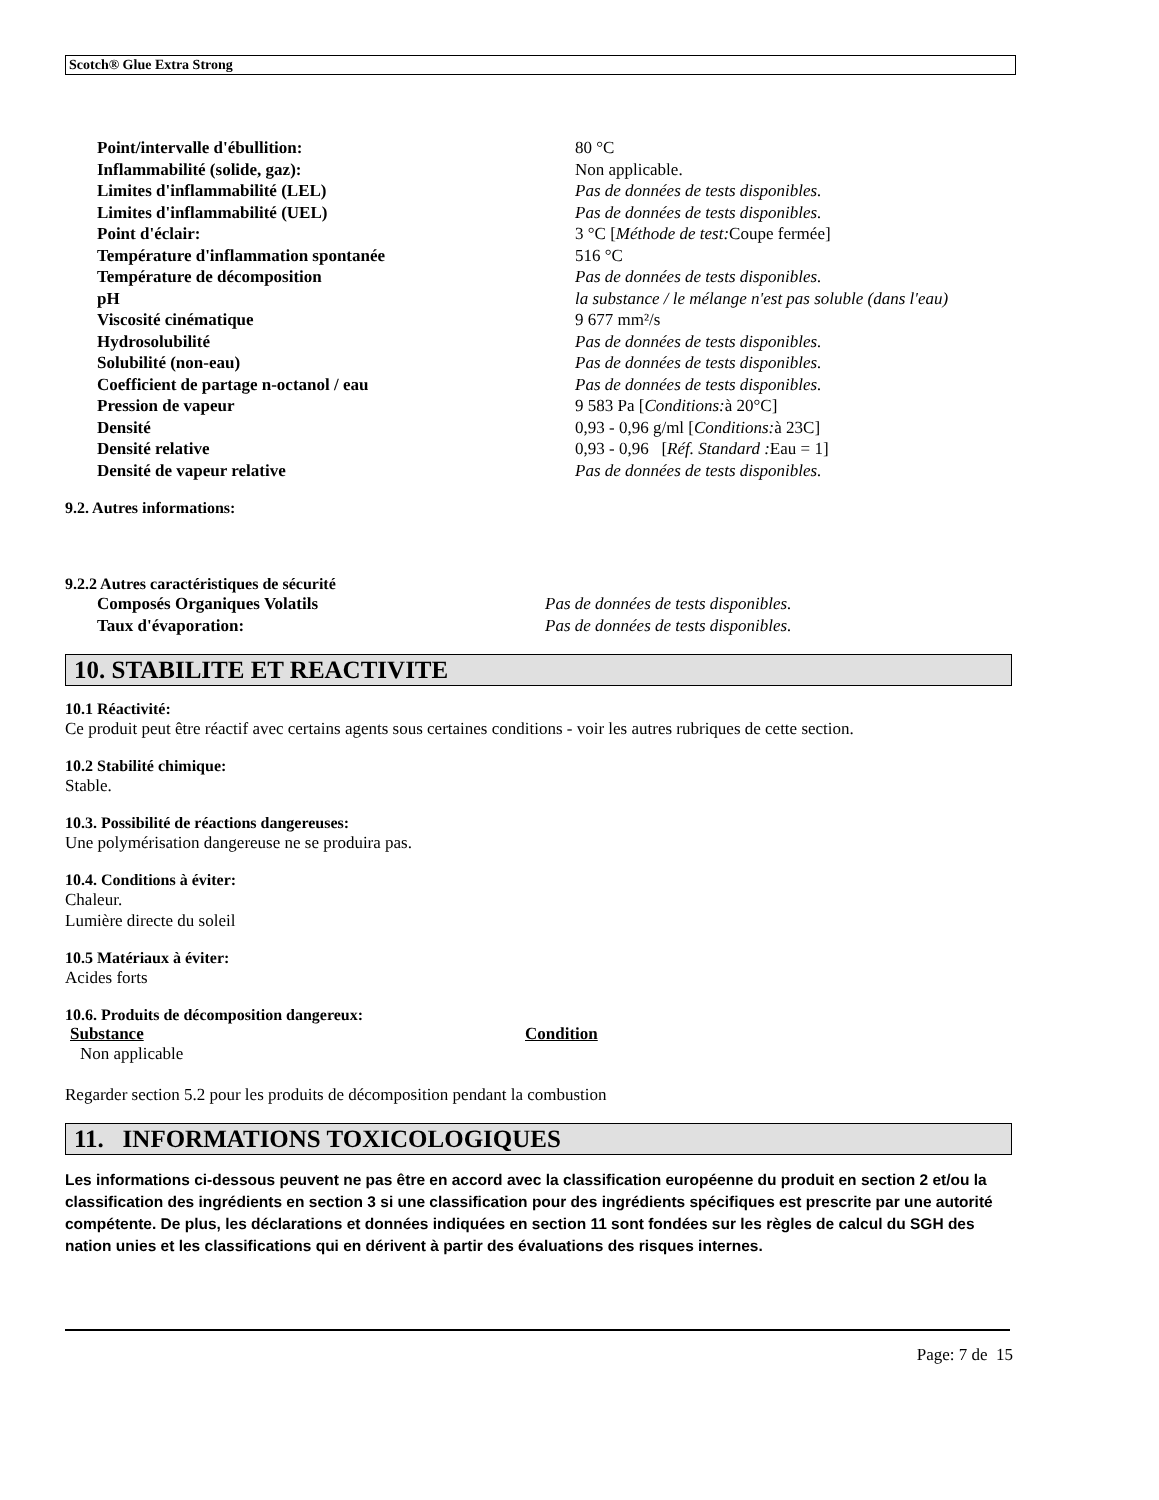Scotch® Glue Extra Strong
| Point/intervalle d'ébullition: | 80 °C |
| Inflammabilité (solide, gaz): | Non applicable. |
| Limites d'inflammabilité (LEL) | Pas de données de tests disponibles. |
| Limites d'inflammabilité (UEL) | Pas de données de tests disponibles. |
| Point d'éclair: | 3 °C [ Méthode de test: Coupe fermée] |
| Température d'inflammation spontanée | 516 °C |
| Température de décomposition | Pas de données de tests disponibles. |
| pH | la substance / le mélange n'est pas soluble (dans l'eau) |
| Viscosité cinématique | 9 677 mm²/s |
| Hydrosolubilité | Pas de données de tests disponibles. |
| Solubilité (non-eau) | Pas de données de tests disponibles. |
| Coefficient de partage n-octanol / eau | Pas de données de tests disponibles. |
| Pression de vapeur | 9 583 Pa [ Conditions: à 20°C] |
| Densité | 0,93 - 0,96 g/ml [ Conditions: à 23C] |
| Densité relative | 0,93 - 0,96 [ Réf. Standard : Eau = 1] |
| Densité de vapeur relative | Pas de données de tests disponibles. |
9.2. Autres informations:
9.2.2 Autres caractéristiques de sécurité
| Composés Organiques Volatils | Pas de données de tests disponibles. |
| Taux d'évaporation: | Pas de données de tests disponibles. |
10. STABILITE ET REACTIVITE
10.1 Réactivité:
Ce produit peut être réactif avec certains agents sous certaines conditions - voir les autres rubriques de cette section.
10.2 Stabilité chimique:
Stable.
10.3. Possibilité de réactions dangereuses:
Une polymérisation dangereuse ne se produira pas.
10.4. Conditions à éviter:
Chaleur.
Lumière directe du soleil
10.5 Matériaux à éviter:
Acides forts
10.6. Produits de décomposition dangereux:
| Substance | Condition |
| --- | --- |
| Non applicable | |
Regarder section 5.2 pour les produits de décomposition pendant la combustion
11. INFORMATIONS TOXICOLOGIQUES
Les informations ci-dessous peuvent ne pas être en accord avec la classification européenne du produit en section 2 et/ou la classification des ingrédients en section 3 si une classification pour des ingrédients spécifiques est prescrite par une autorité compétente. De plus, les déclarations et données indiquées en section 11 sont fondées sur les règles de calcul du SGH des nation unies et les classifications qui en dérivent à partir des évaluations des risques internes.
Page: 7 de 15